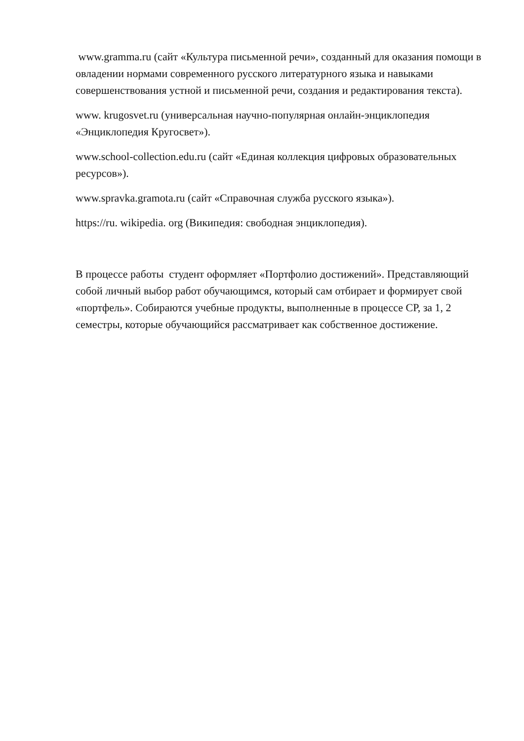www.gramma.ru (сайт «Культура письменной речи», созданный для оказания помощи в овладении нормами современного русского литературного языка и навыками совершенствования устной и письменной речи, создания и редактирования текста).
www. krugosvet.ru (универсальная научно-популярная онлайн-энциклопедия «Энциклопедия Кругосвет»).
www.school-collection.edu.ru (сайт «Единая коллекция цифровых образовательных ресурсов»).
www.spravka.gramota.ru (сайт «Справочная служба русского языка»).
https://ru. wikipedia. org (Википедия: свободная энциклопедия).
В процессе работы студент оформляет «Портфолио достижений». Представляющий собой личный выбор работ обучающимся, который сам отбирает и формирует свой «портфель». Собираются учебные продукты, выполненные в процессе СР, за 1, 2 семестры, которые обучающийся рассматривает как собственное достижение.